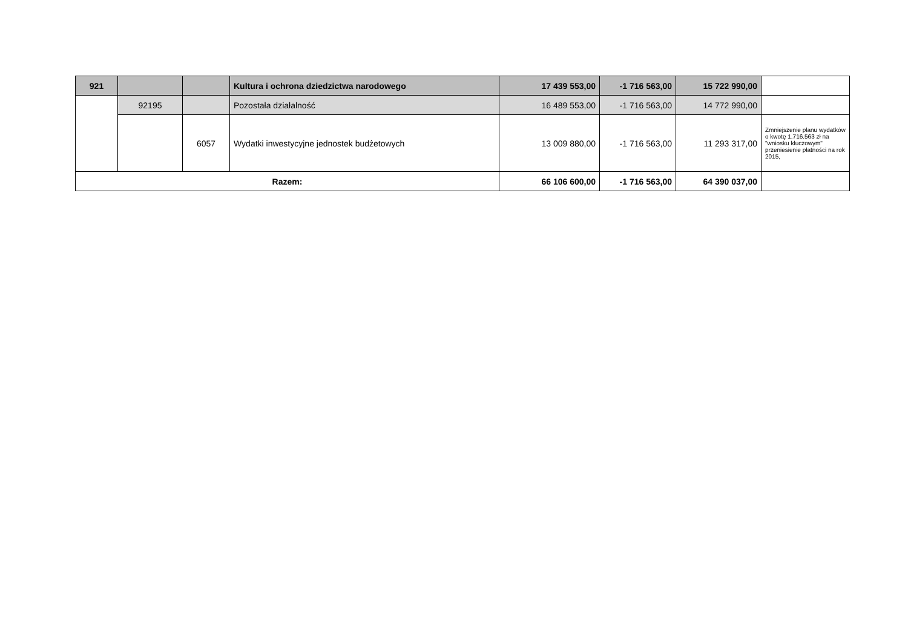| 921 | | | Kultura i ochrona dziedzictwa narodowego | 17 439 553,00 | -1 716 563,00 | 15 722 990,00 | |
| | 92195 | | Pozostała działalność | 16 489 553,00 | -1 716 563,00 | 14 772 990,00 | |
| | | 6057 | Wydatki inwestycyjne jednostek budżetowych | 13 009 880,00 | -1 716 563,00 | 11 293 317,00 | Zmniejszenie planu wydatków o kwotę 1.716.563 zł na "wniosku kluczowym" przeniesienie płatności na rok 2015, |
| Razem: | | | | 66 106 600,00 | -1 716 563,00 | 64 390 037,00 | |